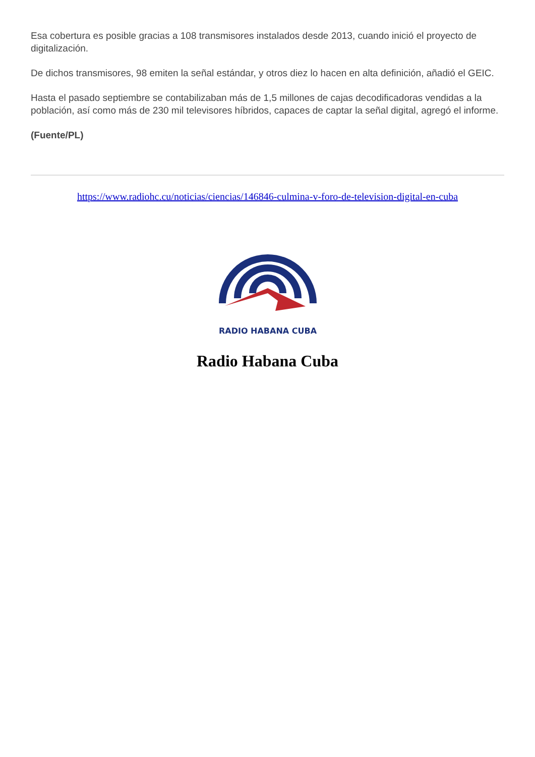Esa cobertura es posible gracias a 108 transmisores instalados desde 2013, cuando inició el proyecto de digitalización.
De dichos transmisores, 98 emiten la señal estándar, y otros diez lo hacen en alta definición, añadió el GEIC.
Hasta el pasado septiembre se contabilizaban más de 1,5 millones de cajas decodificadoras vendidas a la población, así como más de 230 mil televisores híbridos, capaces de captar la señal digital, agregó el informe.
(Fuente/PL)
https://www.radiohc.cu/noticias/ciencias/146846-culmina-v-foro-de-television-digital-en-cuba
RADIO HABANA CUBA
Radio Habana Cuba